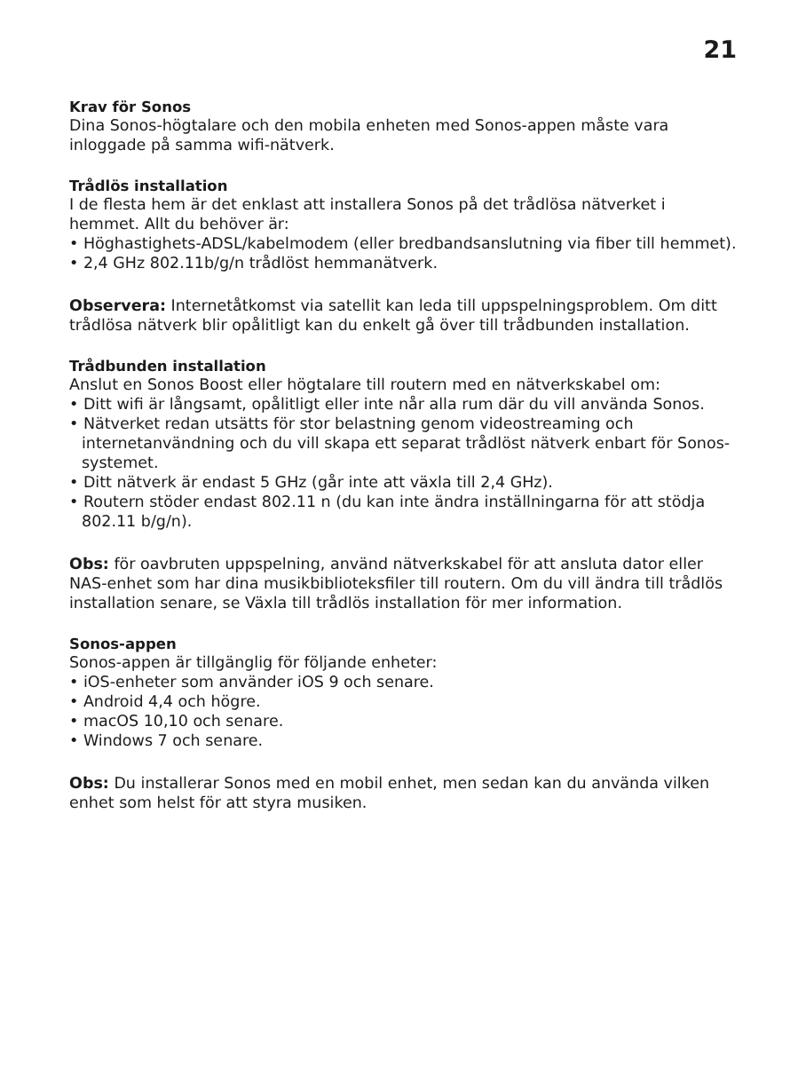21
Krav för Sonos
Dina Sonos-högtalare och den mobila enheten med Sonos-appen måste vara inloggade på samma wifi-nätverk.
Trådlös installation
I de flesta hem är det enklast att installera Sonos på det trådlösa nätverket i hemmet. Allt du behöver är:
• Höghastighets-ADSL/kabelmodem (eller bredbandsanslutning via fiber till hemmet).
• 2,4 GHz 802.11b/g/n trådlöst hemmanätverk.
Observera: Internetåtkomst via satellit kan leda till uppspelningsproblem. Om ditt trådlösa nätverk blir opålitligt kan du enkelt gå över till trådbunden installation.
Trådbunden installation
Anslut en Sonos Boost eller högtalare till routern med en nätverkskabel om:
• Ditt wifi är långsamt, opålitligt eller inte når alla rum där du vill använda Sonos.
• Nätverket redan utsätts för stor belastning genom videostreaming och internetanvändning och du vill skapa ett separat trådlöst nätverk enbart för Sonos-systemet.
• Ditt nätverk är endast 5 GHz (går inte att växla till 2,4 GHz).
• Routern stöder endast 802.11 n (du kan inte ändra inställningarna för att stödja 802.11 b/g/n).
Obs: för oavbruten uppspelning, använd nätverkskabel för att ansluta dator eller NAS-enhet som har dina musikbiblioteksfiler till routern. Om du vill ändra till trådlös installation senare, se Växla till trådlös installation för mer information.
Sonos-appen
Sonos-appen är tillgänglig för följande enheter:
• iOS-enheter som använder iOS 9 och senare.
• Android 4,4 och högre.
• macOS 10,10 och senare.
• Windows 7 och senare.
Obs: Du installerar Sonos med en mobil enhet, men sedan kan du använda vilken enhet som helst för att styra musiken.